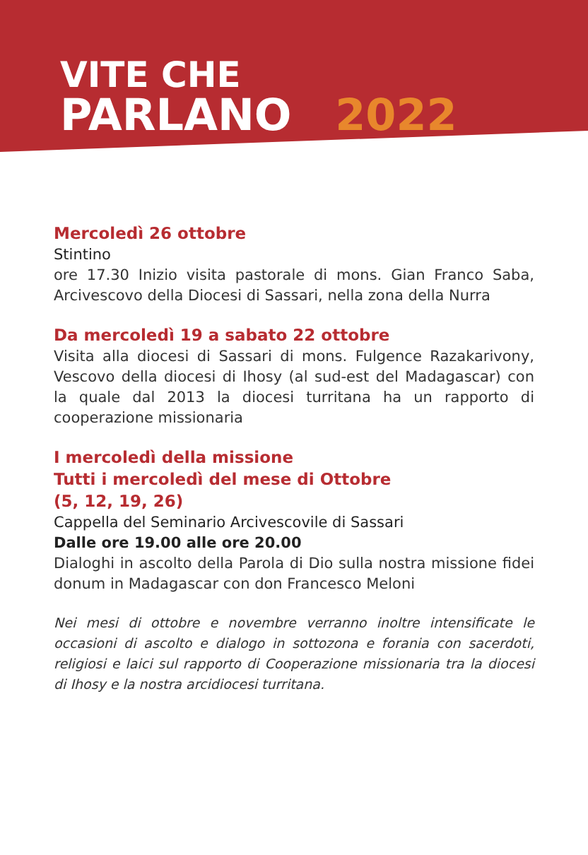VITE CHE
PARLANO 2022
Mercoledì 26 ottobre
Stintino
ore 17.30 Inizio visita pastorale di mons. Gian Franco Saba, Arcivescovo della Diocesi di Sassari, nella zona della Nurra
Da mercoledì 19 a sabato 22 ottobre
Visita alla diocesi di Sassari di mons. Fulgence Razakarivony, Vescovo della diocesi di Ihosy (al sud-est del Madagascar) con la quale dal 2013 la diocesi turritana ha un rapporto di cooperazione missionaria
I mercoledì della missione
Tutti i mercoledì del mese di Ottobre
(5, 12, 19, 26)
Cappella del Seminario Arcivescovile di Sassari
Dalle ore 19.00 alle ore 20.00
Dialoghi in ascolto della Parola di Dio sulla nostra missione fidei donum in Madagascar con don Francesco Meloni
Nei mesi di ottobre e novembre verranno inoltre intensificate le occasioni di ascolto e dialogo in sottozona e forania con sacerdoti, religiosi e laici sul rapporto di Cooperazione missionaria tra la diocesi di Ihosy e la nostra arcidiocesi turritana.